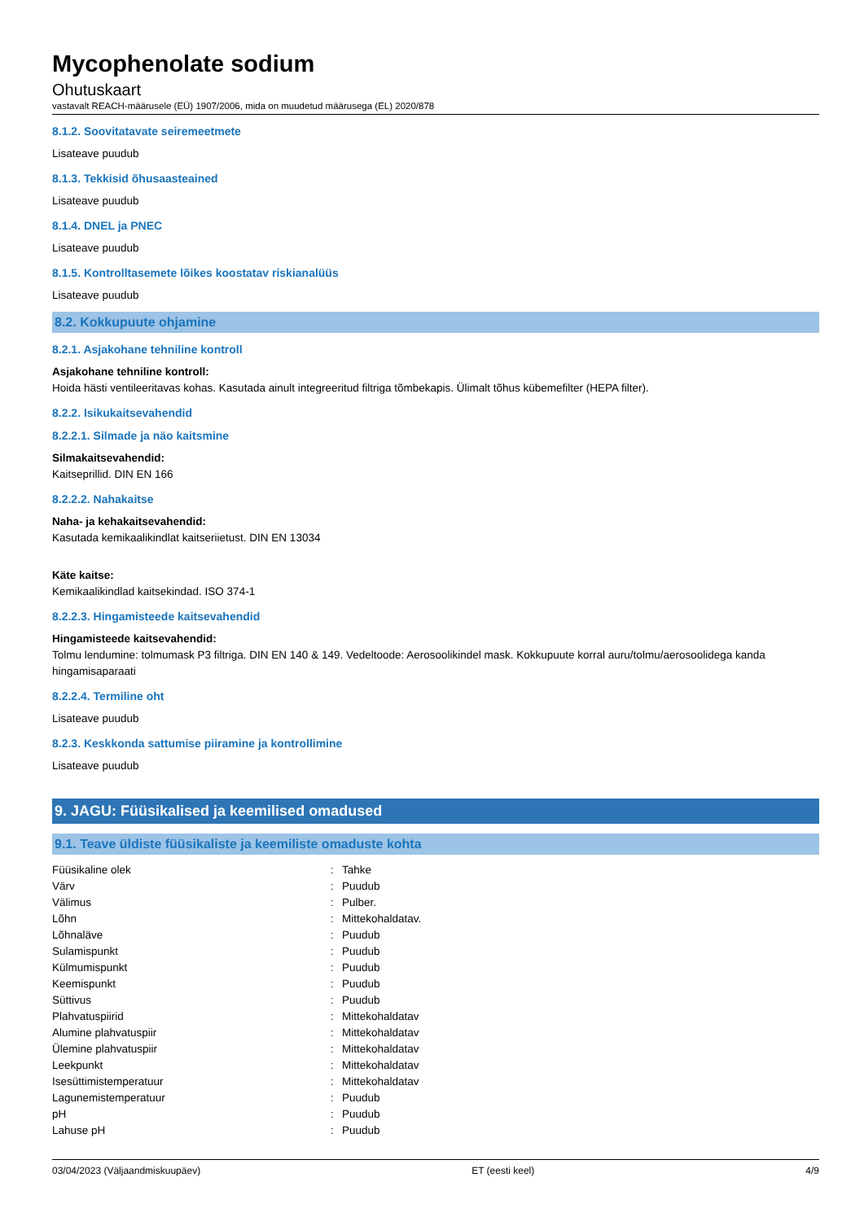Mycophenolate sodium
Ohutuskaart
vastavalt REACH-määrusele (EÜ) 1907/2006, mida on muudetud määrusega (EL) 2020/878
8.1.2. Soovitatavate seiremeetmete
Lisateave puudub
8.1.3. Tekkisid õhusaasteained
Lisateave puudub
8.1.4. DNEL ja PNEC
Lisateave puudub
8.1.5. Kontrolltasemete lõikes koostatav riskianalüüs
Lisateave puudub
8.2. Kokkupuute ohjamine
8.2.1. Asjakohane tehniline kontroll
Asjakohane tehniline kontroll:
Hoida hästi ventileeritavas kohas. Kasutada ainult integreeritud filtriga tõmbekapis. Ülimalt tõhus kübemefilter (HEPA filter).
8.2.2. Isikukaitsevahendid
8.2.2.1. Silmade ja näo kaitsmine
Silmakaitsevahendid:
Kaitseprillid. DIN EN 166
8.2.2.2. Nahakaitse
Naha- ja kehakaitsevahendid:
Kasutada kemikaalikindlat kaitseriietust. DIN EN 13034
Käte kaitse:
Kemikaalikindlad kaitsekindad. ISO 374-1
8.2.2.3. Hingamisteede kaitsevahendid
Hingamisteede kaitsevahendid:
Tolmu lendumine: tolmumask P3 filtriga. DIN EN 140 & 149. Vedeltoode: Aerosoolikindel mask. Kokkupuute korral auru/tolmu/aerosoolidega kanda hingamisaparaati
8.2.2.4. Termiline oht
Lisateave puudub
8.2.3. Keskkonda sattumise piiramine ja kontrollimine
Lisateave puudub
9. JAGU: Füüsikalised ja keemilised omadused
9.1. Teave üldiste füüsikaliste ja keemiliste omaduste kohta
| Füüsikaline olek | : | Tahke |
| Värv | : | Puudub |
| Välimus | : | Pulber. |
| Lõhn | : | Mittekohaldatav. |
| Lõhnaläve | : | Puudub |
| Sulamispunkt | : | Puudub |
| Külmumispunkt | : | Puudub |
| Keemispunkt | : | Puudub |
| Süttivus | : | Puudub |
| Plahvatuspiirid | : | Mittekohaldatav |
| Alumine plahvatuspiir | : | Mittekohaldatav |
| Ülemine plahvatuspiir | : | Mittekohaldatav |
| Leekpunkt | : | Mittekohaldatav |
| Isesüttimistemperatuur | : | Mittekohaldatav |
| Lagunemistemperatuur | : | Puudub |
| pH | : | Puudub |
| Lahuse pH | : | Puudub |
03/04/2023 (Väljaandmiskuupäev) ET (eesti keel) 4/9